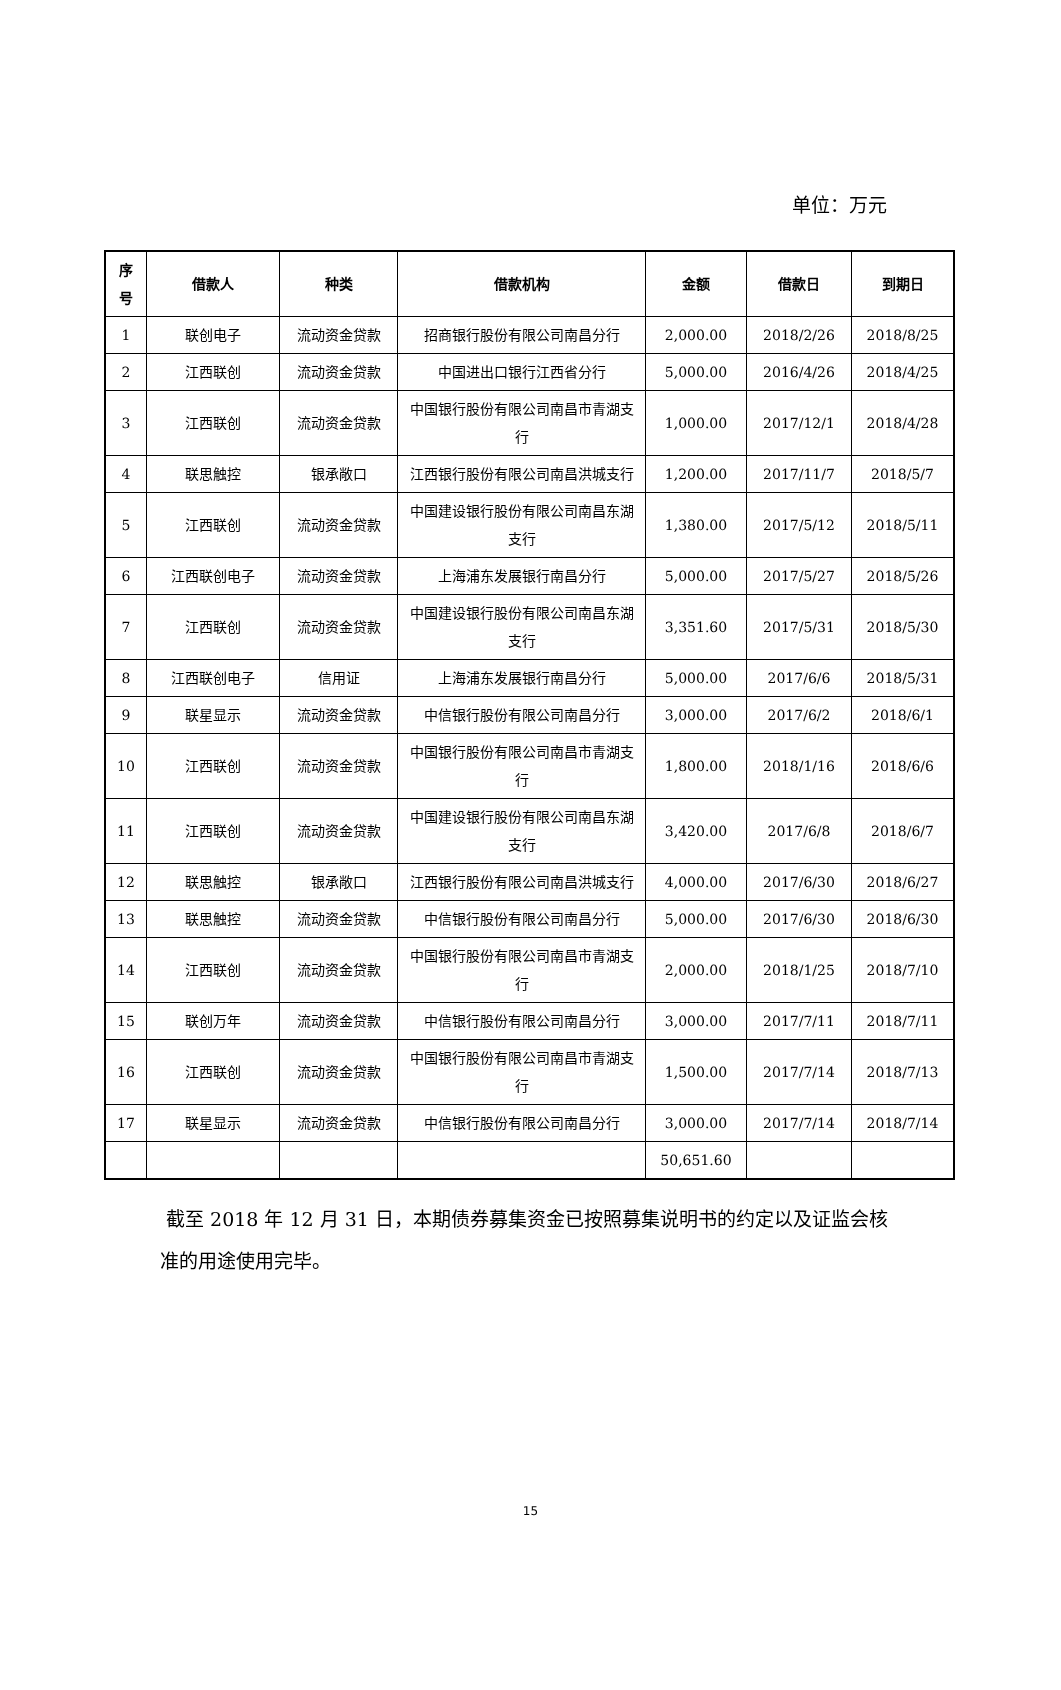单位：万元
| 序 号 | 借款人 | 种类 | 借款机构 | 金额 | 借款日 | 到期日 |
| --- | --- | --- | --- | --- | --- | --- |
| 1 | 联创电子 | 流动资金贷款 | 招商银行股份有限公司南昌分行 | 2,000.00 | 2018/2/26 | 2018/8/25 |
| 2 | 江西联创 | 流动资金贷款 | 中国进出口银行江西省分行 | 5,000.00 | 2016/4/26 | 2018/4/25 |
| 3 | 江西联创 | 流动资金贷款 | 中国银行股份有限公司南昌市青湖支行 | 1,000.00 | 2017/12/1 | 2018/4/28 |
| 4 | 联思触控 | 银承敞口 | 江西银行股份有限公司南昌洪城支行 | 1,200.00 | 2017/11/7 | 2018/5/7 |
| 5 | 江西联创 | 流动资金贷款 | 中国建设银行股份有限公司南昌东湖支行 | 1,380.00 | 2017/5/12 | 2018/5/11 |
| 6 | 江西联创电子 | 流动资金贷款 | 上海浦东发展银行南昌分行 | 5,000.00 | 2017/5/27 | 2018/5/26 |
| 7 | 江西联创 | 流动资金贷款 | 中国建设银行股份有限公司南昌东湖支行 | 3,351.60 | 2017/5/31 | 2018/5/30 |
| 8 | 江西联创电子 | 信用证 | 上海浦东发展银行南昌分行 | 5,000.00 | 2017/6/6 | 2018/5/31 |
| 9 | 联星显示 | 流动资金贷款 | 中信银行股份有限公司南昌分行 | 3,000.00 | 2017/6/2 | 2018/6/1 |
| 10 | 江西联创 | 流动资金贷款 | 中国银行股份有限公司南昌市青湖支行 | 1,800.00 | 2018/1/16 | 2018/6/6 |
| 11 | 江西联创 | 流动资金贷款 | 中国建设银行股份有限公司南昌东湖支行 | 3,420.00 | 2017/6/8 | 2018/6/7 |
| 12 | 联思触控 | 银承敞口 | 江西银行股份有限公司南昌洪城支行 | 4,000.00 | 2017/6/30 | 2018/6/27 |
| 13 | 联思触控 | 流动资金贷款 | 中信银行股份有限公司南昌分行 | 5,000.00 | 2017/6/30 | 2018/6/30 |
| 14 | 江西联创 | 流动资金贷款 | 中国银行股份有限公司南昌市青湖支行 | 2,000.00 | 2018/1/25 | 2018/7/10 |
| 15 | 联创万年 | 流动资金贷款 | 中信银行股份有限公司南昌分行 | 3,000.00 | 2017/7/11 | 2018/7/11 |
| 16 | 江西联创 | 流动资金贷款 | 中国银行股份有限公司南昌市青湖支行 | 1,500.00 | 2017/7/14 | 2018/7/13 |
| 17 | 联星显示 | 流动资金贷款 | 中信银行股份有限公司南昌分行 | 3,000.00 | 2017/7/14 | 2018/7/14 |
| | | | | 50,651.60 | | |
截至 2018 年 12 月 31 日，本期债券募集资金已按照募集说明书的约定以及证监会核准的用途使用完毕。
15